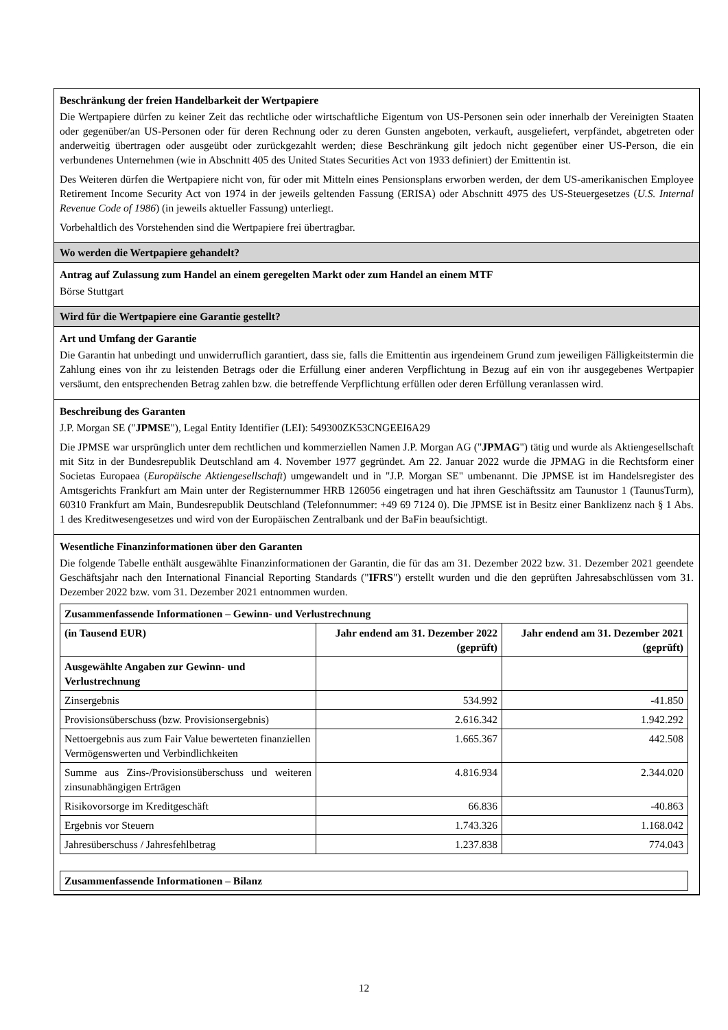Beschränkung der freien Handelbarkeit der Wertpapiere
Die Wertpapiere dürfen zu keiner Zeit das rechtliche oder wirtschaftliche Eigentum von US-Personen sein oder innerhalb der Vereinigten Staaten oder gegenüber/an US-Personen oder für deren Rechnung oder zu deren Gunsten angeboten, verkauft, ausgeliefert, verpfändet, abgetreten oder anderweitig übertragen oder ausgeübt oder zurückgezahlt werden; diese Beschränkung gilt jedoch nicht gegenüber einer US-Person, die ein verbundenes Unternehmen (wie in Abschnitt 405 des United States Securities Act von 1933 definiert) der Emittentin ist.
Des Weiteren dürfen die Wertpapiere nicht von, für oder mit Mitteln eines Pensionsplans erworben werden, der dem US-amerikanischen Employee Retirement Income Security Act von 1974 in der jeweils geltenden Fassung (ERISA) oder Abschnitt 4975 des US-Steuergesetzes (U.S. Internal Revenue Code of 1986) (in jeweils aktueller Fassung) unterliegt.
Vorbehaltlich des Vorstehenden sind die Wertpapiere frei übertragbar.
Wo werden die Wertpapiere gehandelt?
Antrag auf Zulassung zum Handel an einem geregelten Markt oder zum Handel an einem MTF
Börse Stuttgart
Wird für die Wertpapiere eine Garantie gestellt?
Art und Umfang der Garantie
Die Garantin hat unbedingt und unwiderruflich garantiert, dass sie, falls die Emittentin aus irgendeinem Grund zum jeweiligen Fälligkeitstermin die Zahlung eines von ihr zu leistenden Betrags oder die Erfüllung einer anderen Verpflichtung in Bezug auf ein von ihr ausgegebenes Wertpapier versäumt, den entsprechenden Betrag zahlen bzw. die betreffende Verpflichtung erfüllen oder deren Erfüllung veranlassen wird.
Beschreibung des Garanten
J.P. Morgan SE ("JPMSE"), Legal Entity Identifier (LEI): 549300ZK53CNGEEI6A29
Die JPMSE war ursprünglich unter dem rechtlichen und kommerziellen Namen J.P. Morgan AG ("JPMAG") tätig und wurde als Aktiengesellschaft mit Sitz in der Bundesrepublik Deutschland am 4. November 1977 gegründet. Am 22. Januar 2022 wurde die JPMAG in die Rechtsform einer Societas Europaea (Europäische Aktiengesellschaft) umgewandelt und in "J.P. Morgan SE" umbenannt. Die JPMSE ist im Handelsregister des Amtsgerichts Frankfurt am Main unter der Registernummer HRB 126056 eingetragen und hat ihren Geschäftssitz am Taunustor 1 (TaunusTurm), 60310 Frankfurt am Main, Bundesrepublik Deutschland (Telefonnummer: +49 69 7124 0). Die JPMSE ist in Besitz einer Banklizenz nach § 1 Abs. 1 des Kreditwesengesetzes und wird von der Europäischen Zentralbank und der BaFin beaufsichtigt.
Wesentliche Finanzinformationen über den Garanten
Die folgende Tabelle enthält ausgewählte Finanzinformationen der Garantin, die für das am 31. Dezember 2022 bzw. 31. Dezember 2021 geendete Geschäftsjahr nach den International Financial Reporting Standards ("IFRS") erstellt wurden und die den geprüften Jahresabschlüssen vom 31. Dezember 2022 bzw. vom 31. Dezember 2021 entnommen wurden.
| Zusammenfassende Informationen – Gewinn- und Verlustrechnung | | |
| --- | --- | --- |
| (in Tausend EUR) | Jahr endend am 31. Dezember 2022 (geprüft) | Jahr endend am 31. Dezember 2021 (geprüft) |
| Ausgewählte Angaben zur Gewinn- und Verlustrechnung | | |
| Zinsergebnis | 534.992 | -41.850 |
| Provisionsüberschuss (bzw. Provisionsergebnis) | 2.616.342 | 1.942.292 |
| Nettoergebnis aus zum Fair Value bewerteten finanziellen Vermögenswerten und Verbindlichkeiten | 1.665.367 | 442.508 |
| Summe aus Zins-/Provisionsüberschuss und weiteren zinsunabhängigen Erträgen | 4.816.934 | 2.344.020 |
| Risikovorsorge im Kreditgeschäft | 66.836 | -40.863 |
| Ergebnis vor Steuern | 1.743.326 | 1.168.042 |
| Jahresüberschuss / Jahresfehlbetrag | 1.237.838 | 774.043 |
| Zusammenfassende Informationen – Bilanz |
| --- |
12